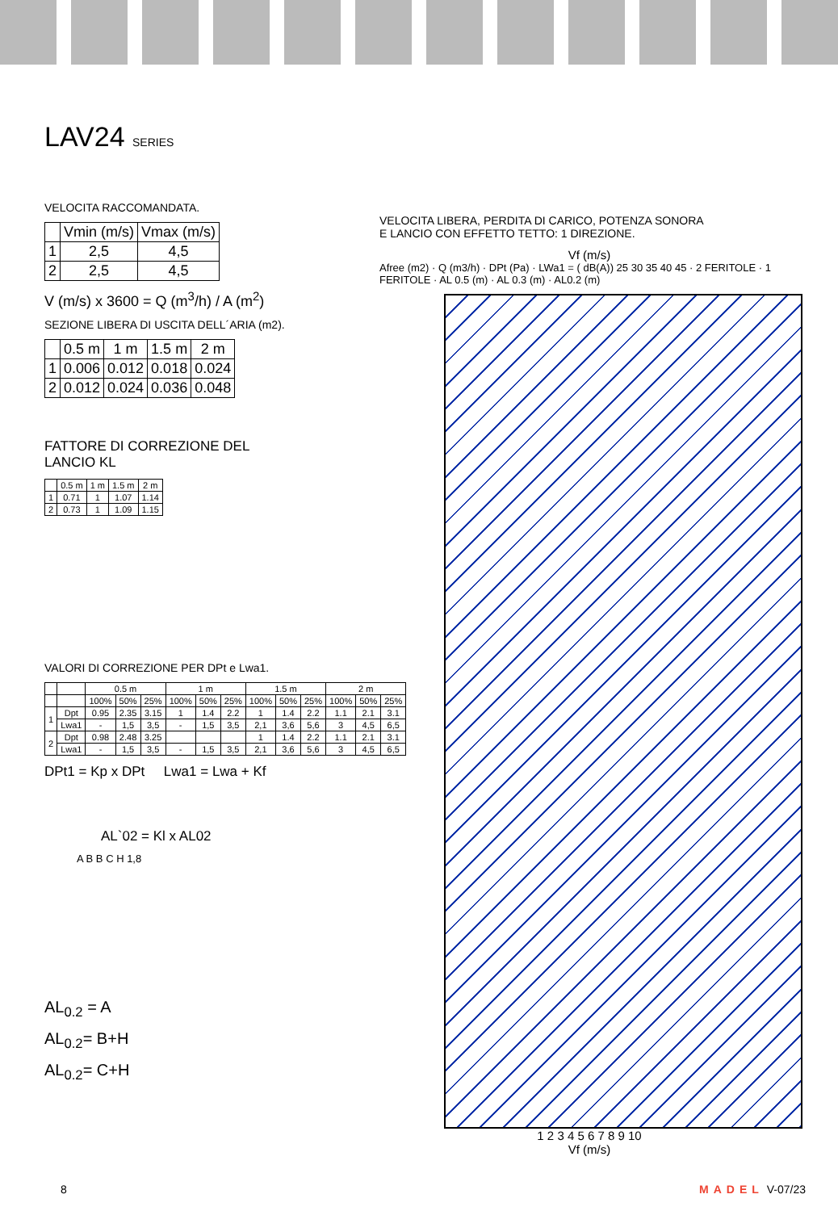LAV24 SERIES
VELOCITA RACCOMANDATA.
| | Vmin (m/s) | Vmax (m/s) |
| --- | --- | --- |
| 1 | 2,5 | 4,5 |
| 2 | 2,5 | 4,5 |
V (m/s) x 3600 = Q (m<sup>3</sup>/h) / A (m<sup>2</sup>)
SEZIONE LIBERA DI USCITA DELL´ARIA (m2).
| | 0.5 m | 1 m | 1.5 m | 2 m |
| --- | --- | --- | --- | --- |
| 1 | 0.006 | 0.012 | 0.018 | 0.024 |
| 2 | 0.012 | 0.024 | 0.036 | 0.048 |
FATTORE DI CORREZIONE DEL
LANCIO KL
| | 0.5 m | 1 m | 1.5 m | 2 m |
| --- | --- | --- | --- | --- |
| 1 | 0.71 | 1 | 1.07 | 1.14 |
| 2 | 0.73 | 1 | 1.09 | 1.15 |
VALORI DI CORREZIONE PER DPt e Lwa1.
| | | 0.5 m | | | 1 m | | | 1.5 m | | | 2 m | | |
| --- | --- | --- | --- | --- | --- | --- | --- | --- | --- | --- | --- | --- | --- |
| | | 100% | 50% | 25% | 100% | 50% | 25% | 100% | 50% | 25% | 100% | 50% | 25% |
| 1 | Dpt | 0.95 | 2.35 | 3.15 | 1 | 1.4 | 2.2 | 1 | 1.4 | 2.2 | 1.1 | 2.1 | 3.1 |
| | Lwa1 | - | 1,5 | 3,5 | - | 1,5 | 3,5 | 2,1 | 3,6 | 5,6 | 3 | 4,5 | 6,5 |
| 2 | Dpt | 0.98 | 2.48 | 3.25 | | | | 1 | 1.4 | 2.2 | 1.1 | 2.1 | 3.1 |
| | Lwa1 | - | 1,5 | 3,5 | - | 1,5 | 3,5 | 2,1 | 3,6 | 5,6 | 3 | 4,5 | 6,5 |
DPt1 = Kp x DPt Lwa1 = Lwa + Kf
AL`02 = Kl x AL02
A B B C H 1,8
AL<sub>0.2</sub> = A
AL<sub>0.2</sub>= B+H
AL<sub>0.2</sub>= C+H
VELOCITA LIBERA, PERDITA DI CARICO, POTENZA SONORA
E LANCIO CON EFFETTO TETTO: 1 DIREZIONE.
Vf (m/s)
Afree (m2) · Q (m3/h) · DPt (Pa) · LWa1 = ( dB(A)) 25 30 35 40 45 · 2 FERITOLE · 1 FERITOLE · AL 0.5 (m) · AL 0.3 (m) · AL0.2 (m)
1 2 3 4 5 6 7 8 9 10
Vf (m/s)
8 MADEL V-07/23